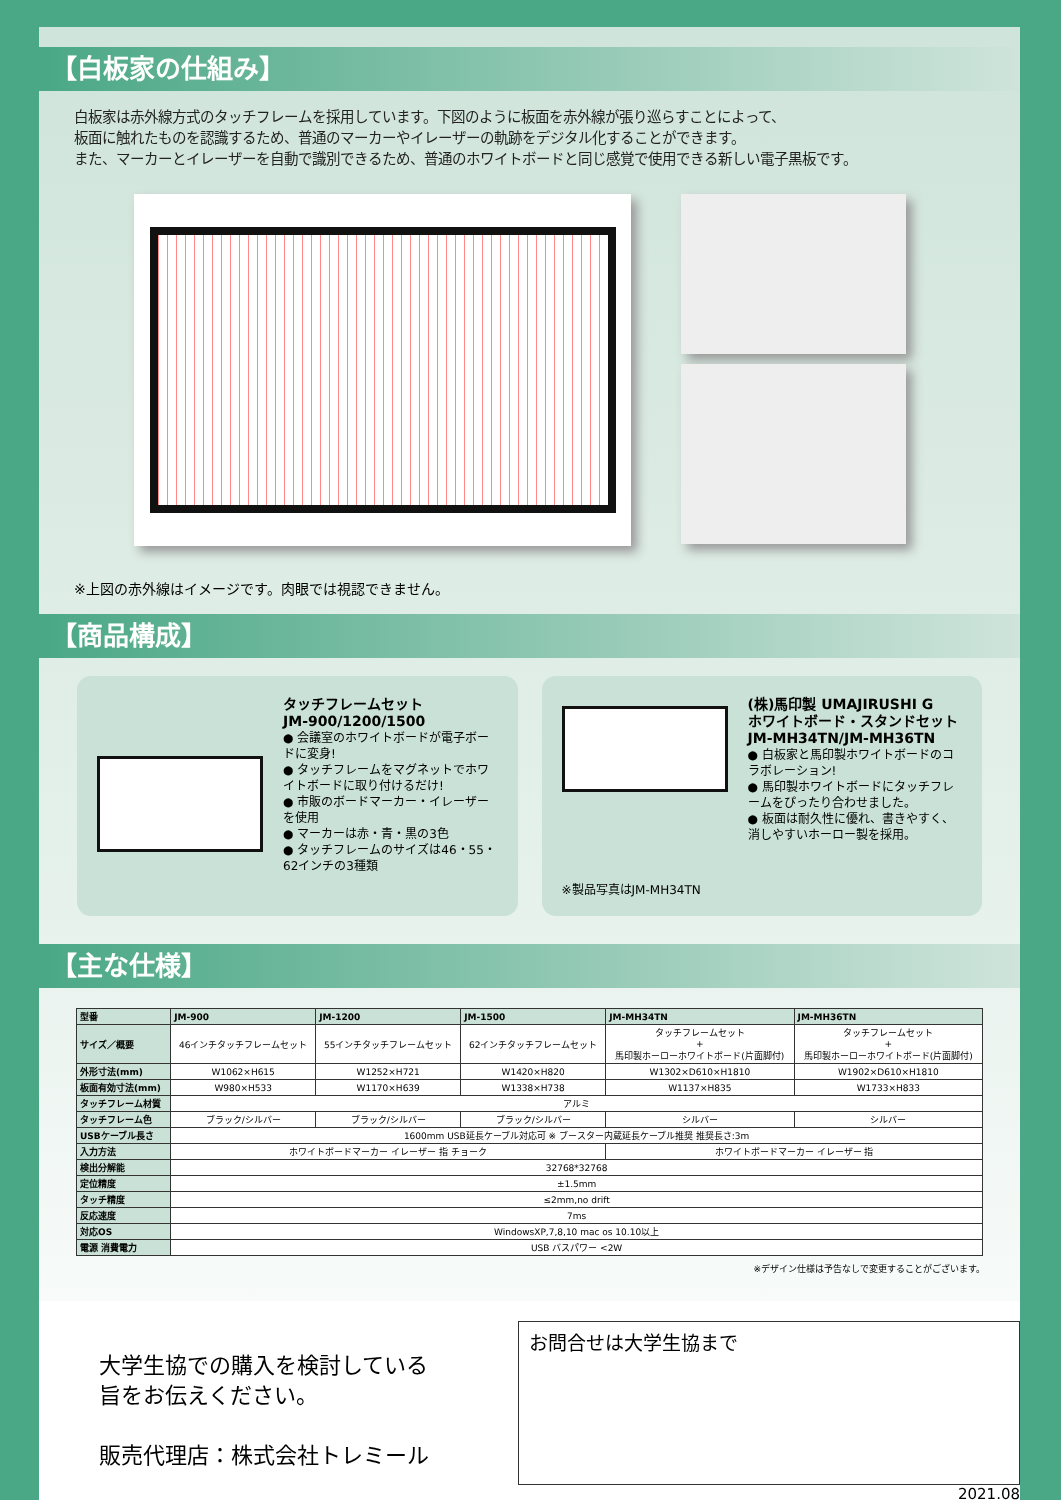【白板家の仕組み】
白板家は赤外線方式のタッチフレームを採用しています。下図のように板面を赤外線が張り巡らすことによって、
板面に触れたものを認識するため、普通のマーカーやイレーザーの軌跡をデジタル化することができます。
また、マーカーとイレーザーを自動で識別できるため、普通のホワイトボードと同じ感覚で使用できる新しい電子黒板です。
※上図の赤外線はイメージです。肉眼では視認できません。
【商品構成】
タッチフレームセット
JM-900/1200/1500
● 会議室のホワイトボードが電子ボードに変身!
● タッチフレームをマグネットでホワイトボードに取り付けるだけ!
● 市販のボードマーカー・イレーザーを使用
● マーカーは赤・青・黒の3色
● タッチフレームのサイズは46・55・62インチの3種類
※製品写真はJM-MH34TN
(株)馬印製 UMAJIRUSHI G
ホワイトボード・スタンドセット
JM-MH34TN/JM-MH36TN
● 白板家と馬印製ホワイトボードのコラボレーション!
● 馬印製ホワイトボードにタッチフレームをぴったり合わせました。
● 板面は耐久性に優れ、書きやすく、消しやすいホーロー製を採用。
【主な仕様】
| 型番 | JM-900 | JM-1200 | JM-1500 | JM-MH34TN | JM-MH36TN |
| --- | --- | --- | --- | --- | --- |
| サイズ／概要 | 46インチタッチフレームセット | 55インチタッチフレームセット | 62インチタッチフレームセット | タッチフレームセット + 馬印製ホーローホワイトボード(片面脚付) | タッチフレームセット + 馬印製ホーローホワイトボード(片面脚付) |
| 外形寸法(mm) | W1062×H615 | W1252×H721 | W1420×H820 | W1302×D610×H1810 | W1902×D610×H1810 |
| 板面有効寸法(mm) | W980×H533 | W1170×H639 | W1338×H738 | W1137×H835 | W1733×H833 |
| タッチフレーム材質 | アルミ | | | | |
| タッチフレーム色 | ブラック/シルバー | ブラック/シルバー | ブラック/シルバー | シルバー | シルバー |
| USBケーブル長さ | 1600mm USB延長ケーブル対応可 ※ ブースター内蔵延長ケーブル推奨 推奨長さ:3m | | | | |
| 入力方法 | ホワイトボードマーカー イレーザー 指 チョーク | | | ホワイトボードマーカー イレーザー 指 | |
| 検出分解能 | 32768*32768 | | | | |
| 定位精度 | ±1.5mm | | | | |
| タッチ精度 | ≤2mm,no drift | | | | |
| 反応速度 | 7ms | | | | |
| 対応OS | WindowsXP,7,8,10 mac os 10.10以上 | | | | |
| 電源 消費電力 | USB バスパワー <2W | | | | |
※デザイン仕様は予告なしで変更することがございます。
大学生協での購入を検討している
旨をお伝えください。
販売代理店：株式会社トレミール
お問合せは大学生協まで
2021.08